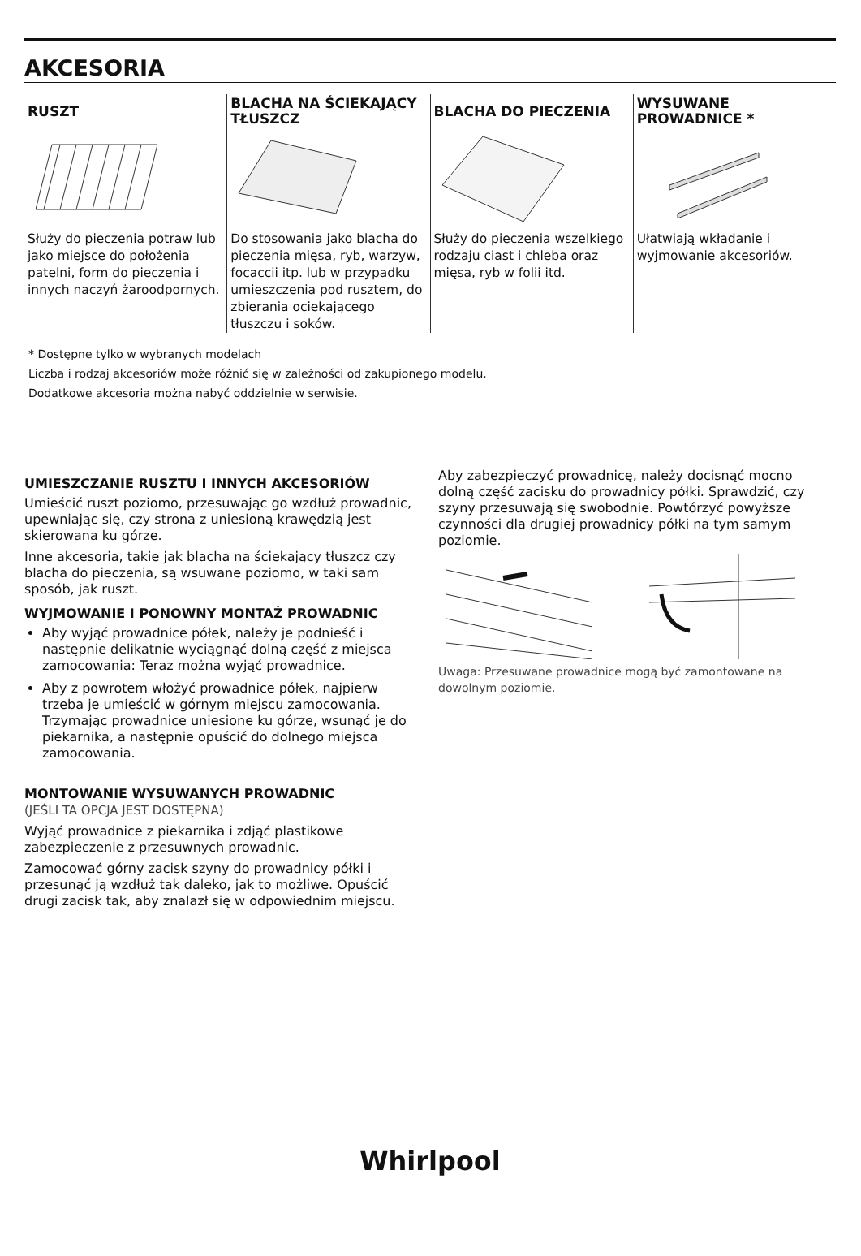AKCESORIA
RUSZT
Służy do pieczenia potraw lub jako miejsce do położenia patelni, form do pieczenia i innych naczyń żaroodpornych.
BLACHA NA ŚCIEKAJĄCY TŁUSZCZ
Do stosowania jako blacha do pieczenia mięsa, ryb, warzyw, focaccii itp. lub w przypadku umieszczenia pod rusztem, do zbierania ociekającego tłuszczu i soków.
BLACHA DO PIECZENIA
Służy do pieczenia wszelkiego rodzaju ciast i chleba oraz mięsa, ryb w folii itd.
WYSUWANE PROWADNICE *
Ułatwiają wkładanie i wyjmowanie akcesoriów.
* Dostępne tylko w wybranych modelach
Liczba i rodzaj akcesoriów może różnić się w zależności od zakupionego modelu.
Dodatkowe akcesoria można nabyć oddzielnie w serwisie.
UMIESZCZANIE RUSZTU I INNYCH AKCESORIÓW
Umieścić ruszt poziomo, przesuwając go wzdłuż prowadnic, upewniając się, czy strona z uniesioną krawędzią jest skierowana ku górze.
Inne akcesoria, takie jak blacha na ściekający tłuszcz czy blacha do pieczenia, są wsuwane poziomo, w taki sam sposób, jak ruszt.
WYJMOWANIE I PONOWNY MONTAŻ PROWADNIC
Aby wyjąć prowadnice półek, należy je podnieść i następnie delikatnie wyciągnąć dolną część z miejsca zamocowania: Teraz można wyjąć prowadnice.
Aby z powrotem włożyć prowadnice półek, najpierw trzeba je umieścić w górnym miejscu zamocowania. Trzymając prowadnice uniesione ku górze, wsunąć je do piekarnika, a następnie opuścić do dolnego miejsca zamocowania.
MONTOWANIE WYSUWANYCH PROWADNIC
(JEŚLI TA OPCJA JEST DOSTĘPNA)
Wyjąć prowadnice z piekarnika i zdjąć plastikowe zabezpieczenie z przesuwnych prowadnic.
Zamocować górny zacisk szyny do prowadnicy półki i przesunąć ją wzdłuż tak daleko, jak to możliwe. Opuścić drugi zacisk tak, aby znalazł się w odpowiednim miejscu.
Aby zabezpieczyć prowadnicę, należy docisnąć mocno dolną część zacisku do prowadnicy półki. Sprawdzić, czy szyny przesuwają się swobodnie. Powtórzyć powyższe czynności dla drugiej prowadnicy półki na tym samym poziomie.
Uwaga: Przesuwane prowadnice mogą być zamontowane na dowolnym poziomie.
Whirlpool